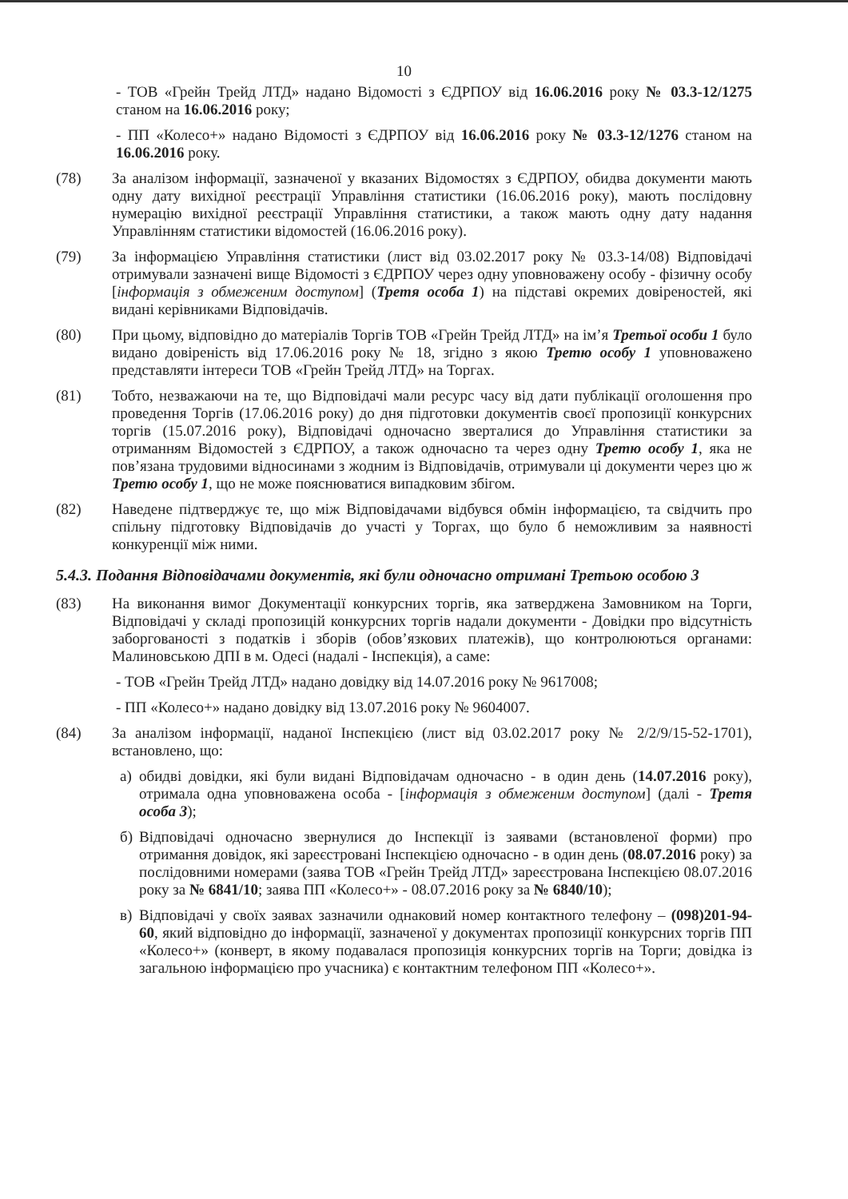10
- ТОВ «Грейн Трейд ЛТД» надано Відомості з ЄДРПОУ від 16.06.2016 року № 03.3-12/1275 станом на 16.06.2016 року;
- ПП «Колесо+» надано Відомості з ЄДРПОУ від 16.06.2016 року № 03.3-12/1276 станом на 16.06.2016 року.
(78) За аналізом інформації, зазначеної у вказаних Відомостях з ЄДРПОУ, обидва документи мають одну дату вихідної реєстрації Управління статистики (16.06.2016 року), мають послідовну нумерацію вихідної реєстрації Управління статистики, а також мають одну дату надання Управлінням статистики відомостей (16.06.2016 року).
(79) За інформацією Управління статистики (лист від 03.02.2017 року № 03.3-14/08) Відповідачі отримували зазначені вище Відомості з ЄДРПОУ через одну уповноважену особу - фізичну особу [інформація з обмеженим доступом] (Третя особа 1) на підставі окремих довіреностей, які видані керівниками Відповідачів.
(80) При цьому, відповідно до матеріалів Торгів ТОВ «Грейн Трейд ЛТД» на ім’я Третьої особи 1 було видано довіреність від 17.06.2016 року № 18, згідно з якою Третю особу 1 уповноважено представляти інтереси ТОВ «Грейн Трейд ЛТД» на Торгах.
(81) Тобто, незважаючи на те, що Відповідачі мали ресурс часу від дати публікації оголошення про проведення Торгів (17.06.2016 року) до дня підготовки документів своєї пропозиції конкурсних торгів (15.07.2016 року), Відповідачі одночасно зверталися до Управління статистики за отриманням Відомостей з ЄДРПОУ, а також одночасно та через одну Третю особу 1, яка не пов’язана трудовими відносинами з жодним із Відповідачів, отримували ці документи через цю ж Третю особу 1, що не може пояснюватися випадковим збігом.
(82) Наведене підтверджує те, що між Відповідачами відбувся обмін інформацією, та свідчить про спільну підготовку Відповідачів до участі у Торгах, що було б неможливим за наявності конкуренції між ними.
5.4.3. Подання Відповідачами документів, які були одночасно отримані Третьою особою 3
(83) На виконання вимог Документації конкурсних торгів, яка затверджена Замовником на Торги, Відповідачі у складі пропозицій конкурсних торгів надали документи - Довідки про відсутність заборгованості з податків і зборів (обов’язкових платежів), що контролюються органами: Малиновською ДПІ в м. Одесі (надалі - Інспекція), а саме:
- ТОВ «Грейн Трейд ЛТД» надано довідку від 14.07.2016 року № 9617008;
- ПП «Колесо+» надано довідку від 13.07.2016 року № 9604007.
(84) За аналізом інформації, наданої Інспекцією (лист від 03.02.2017 року № 2/2/9/15-52-1701), встановлено, що:
а) обидві довідки, які були видані Відповідачам одночасно - в один день (14.07.2016 року), отримала одна уповноважена особа - [інформація з обмеженим доступом] (далі - Третя особа 3);
б) Відповідачі одночасно звернулися до Інспекції із заявами (встановленої форми) про отримання довідок, які зареєстровані Інспекцією одночасно - в один день (08.07.2016 року) за послідовними номерами (заява ТОВ «Грейн Трейд ЛТД» зареєстрована Інспекцією 08.07.2016 року за № 6841/10; заява ПП «Колесо+» - 08.07.2016 року за № 6840/10);
в) Відповідачі у своїх заявах зазначили однаковий номер контактного телефону – (098)201-94-60, який відповідно до інформації, зазначеної у документах пропозиції конкурсних торгів ПП «Колесо+» (конверт, в якому подавалася пропозиція конкурсних торгів на Торги; довідка із загальною інформацією про учасника) є контактним телефоном ПП «Колесо+».